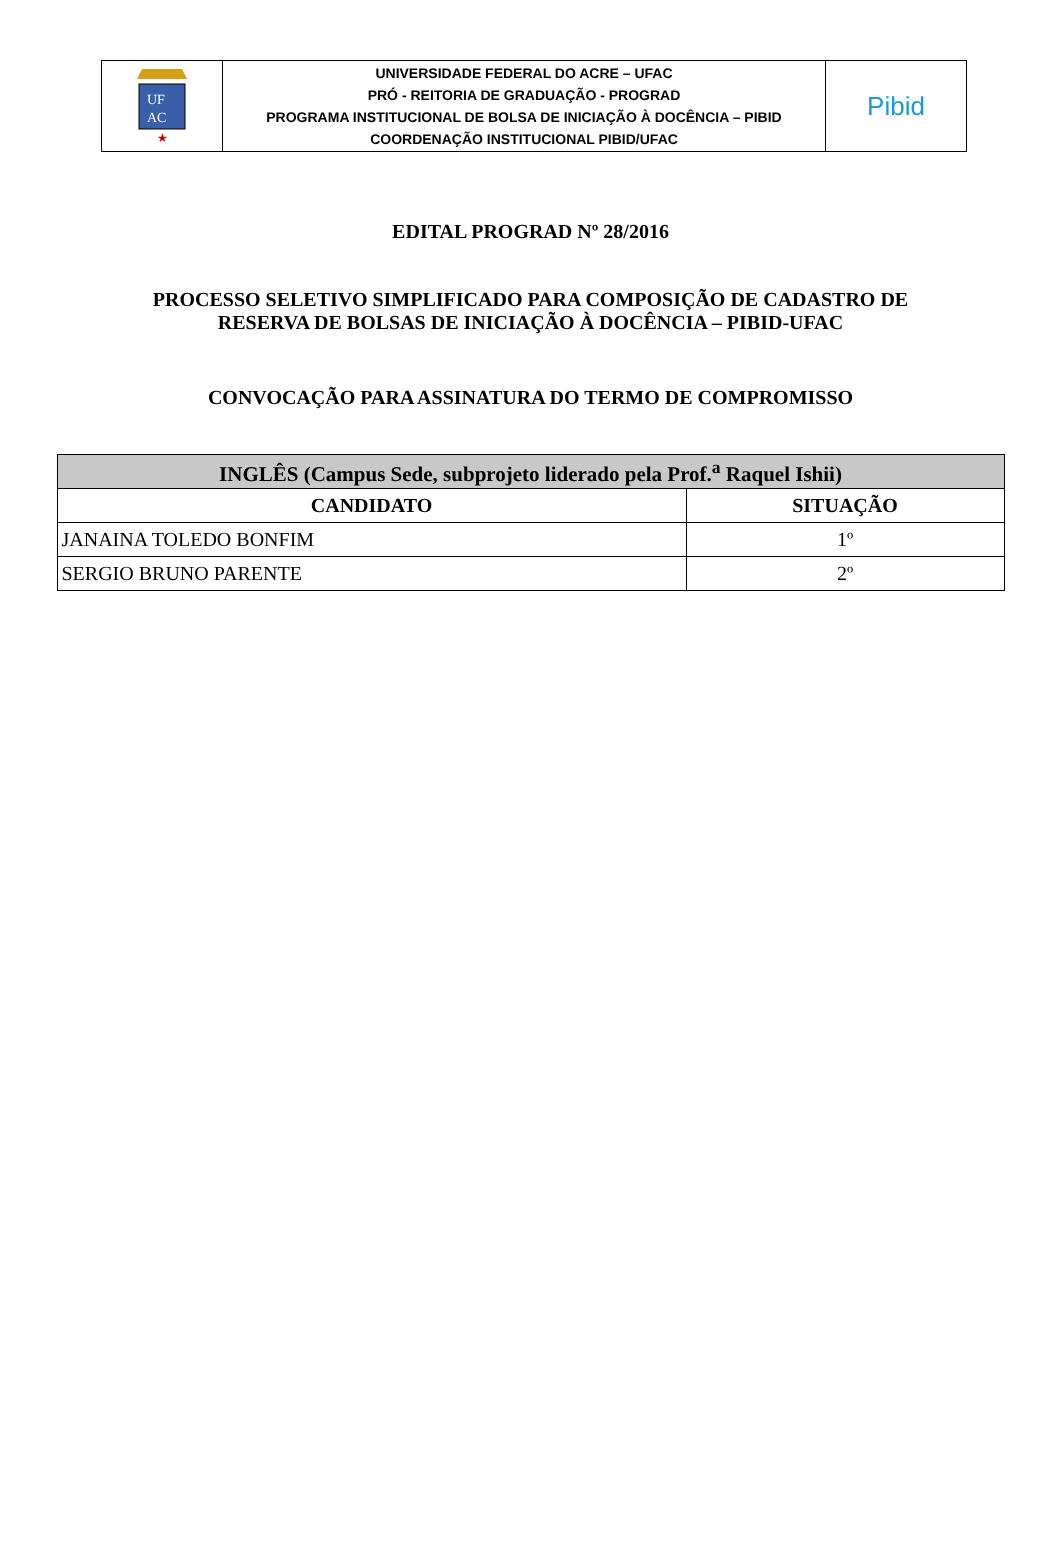| UF AC ★ | UNIVERSIDADE FEDERAL DO ACRE – UFAC PRÓ - REITORIA DE GRADUAÇÃO - PROGRAD PROGRAMA INSTITUCIONAL DE BOLSA DE INICIAÇÃO À DOCÊNCIA – PIBID COORDENAÇÃO INSTITUCIONAL PIBID/UFAC | Pibid |
EDITAL PROGRAD Nº 28/2016
PROCESSO SELETIVO SIMPLIFICADO PARA COMPOSIÇÃO DE CADASTRO DE
RESERVA DE BOLSAS DE INICIAÇÃO À DOCÊNCIA – PIBID-UFAC
CONVOCAÇÃO PARA ASSINATURA DO TERMO DE COMPROMISSO
| INGLÊS (Campus Sede, subprojeto liderado pela Prof.<sup>a</sup> Raquel Ishii) | |
| --- | --- |
| CANDIDATO | SITUAÇÃO |
| JANAINA TOLEDO BONFIM | 1º |
| SERGIO BRUNO PARENTE | 2º |